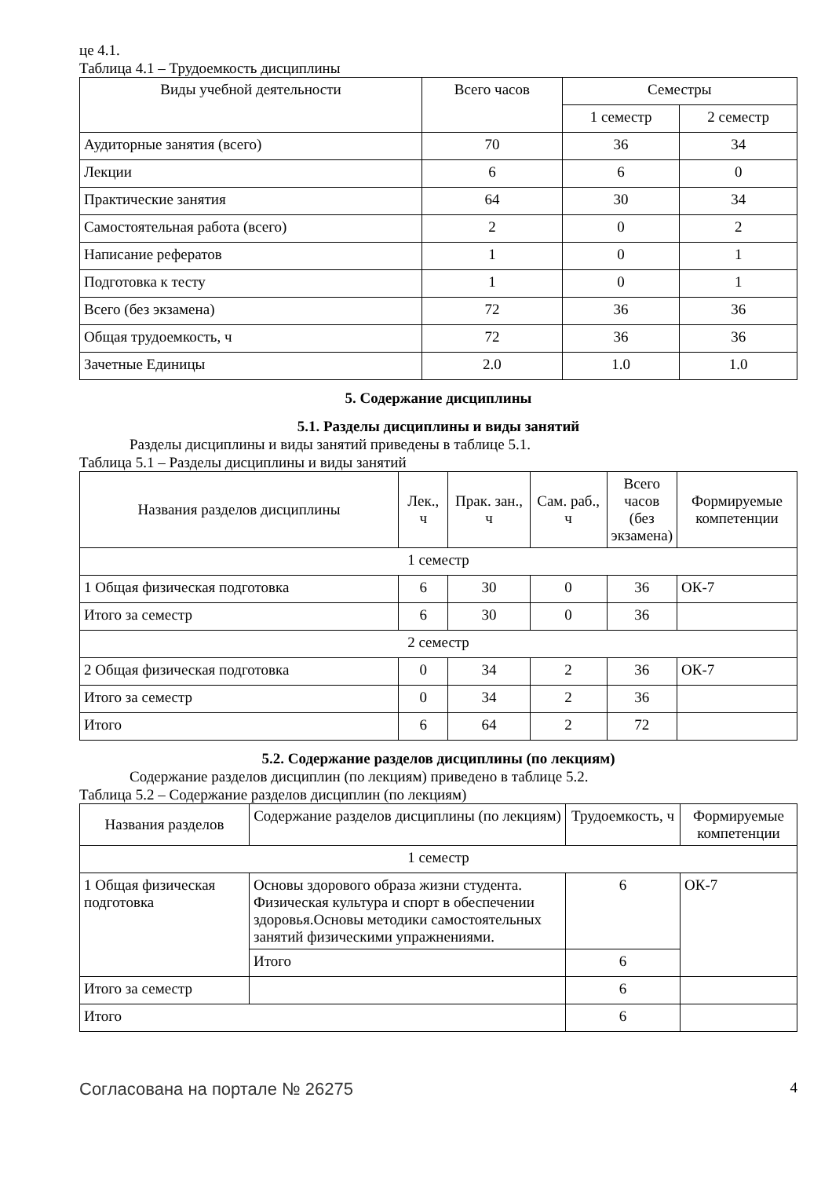це 4.1.
Таблица 4.1 – Трудоемкость дисциплины
| Виды учебной деятельности | Всего часов | Семестры | |
| --- | --- | --- | --- |
| | | 1 семестр | 2 семестр |
| Аудиторные занятия (всего) | 70 | 36 | 34 |
| Лекции | 6 | 6 | 0 |
| Практические занятия | 64 | 30 | 34 |
| Самостоятельная работа (всего) | 2 | 0 | 2 |
| Написание рефератов | 1 | 0 | 1 |
| Подготовка к тесту | 1 | 0 | 1 |
| Всего (без экзамена) | 72 | 36 | 36 |
| Общая трудоемкость, ч | 72 | 36 | 36 |
| Зачетные Единицы | 2.0 | 1.0 | 1.0 |
5. Содержание дисциплины
5.1. Разделы дисциплины и виды занятий
Разделы дисциплины и виды занятий приведены в таблице 5.1.
Таблица 5.1 – Разделы дисциплины и виды занятий
| Названия разделов дисциплины | Лек., ч | Прак. зан., ч | Сам. раб., ч | Всего часов (без экзамена) | Формируемые компетенции |
| --- | --- | --- | --- | --- | --- |
| 1 семестр | | | | | |
| 1 Общая физическая подготовка | 6 | 30 | 0 | 36 | ОК-7 |
| Итого за семестр | 6 | 30 | 0 | 36 | |
| 2 семестр | | | | | |
| 2 Общая физическая подготовка | 0 | 34 | 2 | 36 | ОК-7 |
| Итого за семестр | 0 | 34 | 2 | 36 | |
| Итого | 6 | 64 | 2 | 72 | |
5.2. Содержание разделов дисциплины (по лекциям)
Содержание разделов дисциплин (по лекциям) приведено в таблице 5.2.
Таблица 5.2 – Содержание разделов дисциплин (по лекциям)
| Названия разделов | Содержание разделов дисциплины (по лекциям) | Трудоемкость, ч | Формируемые компетенции |
| --- | --- | --- | --- |
| 1 семестр | | | |
| 1 Общая физическая подготовка | Основы здорового образа жизни студента. Физическая культура и спорт в обеспечении здоровья.Основы методики самостоятельных занятий физическими упражнениями. | 6 | ОК-7 |
| | Итого | 6 | |
| Итого за семестр | | 6 | |
| Итого | | 6 | |
Согласована на портале № 26275 4